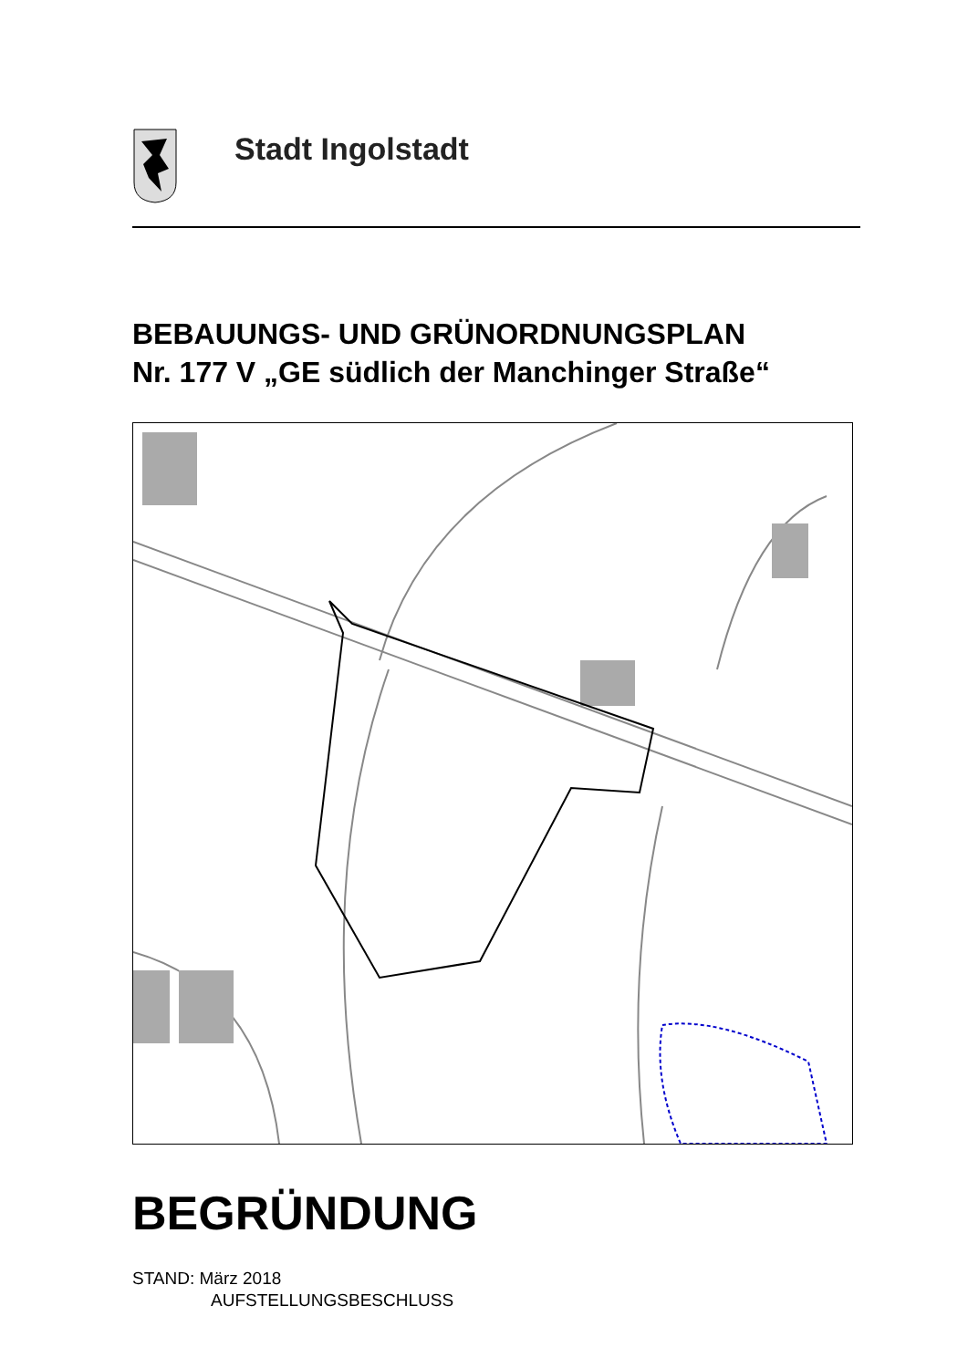Stadt Ingolstadt
BEBAUUNGS- UND GRÜNORDNUNGSPLAN
Nr. 177 V „GE südlich der Manchinger Straße“
BEGRÜNDUNG
STAND: März 2018
AUFSTELLUNGSBESCHLUSS